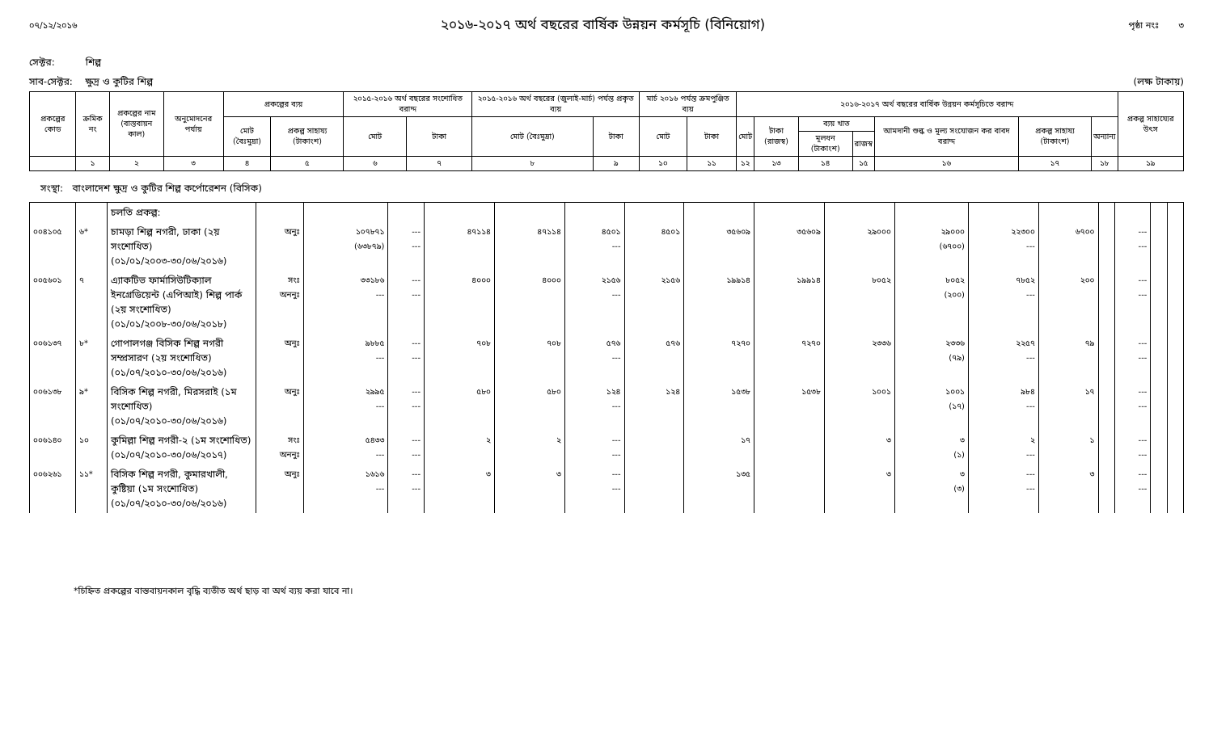০৭/১২/২০১৬ ২০১৬-২০১৭ অর্থ বছরের বার্ষিক উন্নয়ন কর্মসূচি (বিনিয়োগ) পৃষ্ঠা নংঃ ৩
সেক্টর: শিল্প
সাব-সেক্টর: ক্ষুদ্র ও কুটির শিল্প (লক্ষ টাকায়)
| প্রকল্পের কোড | ক্রমিক নং | প্রকল্পের নাম (বাস্তবায়ন কাল) | অনুমোদনের পর্যায় | প্রকল্পের ব্যয় | | ২০১৫-২০১৬ অর্থ বছরের সংশোধিত বরাদ্দ | | ২০১৫-২০১৬ অর্থ বছরের (জুলাই-মার্চ) পর্যন্ত প্রকৃত ব্যয় | | মার্চ ২০১৬ পর্যন্ত ক্রমপুঞ্জিত ব্যয় | | ২০১৬-২০১৭ অর্থ বছরের বার্ষিক উন্নয়ন কর্মসূচিতে বরাদ্দ | | | | | | | প্রকল্প সাহায্যের উৎস |
| --- | --- | --- | --- | --- | --- | --- | --- | --- | --- | --- | --- | --- | --- | --- | --- | --- | --- | --- | --- |
| | | | | মোট (বৈঃমুদ্রা) | প্রকল্প সাহায্য (টাকাংশ) | মোট | টাকা | মোট (বৈঃমুদ্রা) | টাকা | মোট | টাকা | মোট | টাকা (রাজস্ব) | ব্যয় খাত | | আমদানী শুল্ক ও মূল্য সংযোজন কর বাবদ বরাদ্দ | প্রকল্প সাহায্য (টাকাংশ) | অন্যান্য | |
| | | | | | | | | | | | | | | মূলধন (টাকাংশ) | রাজস্ব | | | | |
| | ১ | ২ | ৩ | ৪ | ৫ | ৬ | ৭ | ৮ | ৯ | ১০ | ১১ | ১২ | ১৩ | ১৪ | ১৫ | ১৬ | ১৭ | ১৮ | ১৯ |
সংস্থা: বাংলাদেশ ক্ষুদ্র ও কুটির শিল্প কর্পোরেশন (বিসিক)
| | | চলতি প্রকল্প: | | | | | | | | | | | | | | | | | |
| ০০৪১০৫ | ৬* | চামড়া শিল্প নগরী, ঢাকা (২য় সংশোধিত) (০১/০১/২০০৩-৩০/০৬/২০১৬) | অনুঃ | ১০৭৮৭১ (৬৩৮৭৯) | --- --- | ৪৭১১৪ | ৪৭১১৪ | ৪৫০১ --- | ৪৫০১ | ৩৫৬০৯ | ৩৫৬০৯ | ২৯০০০ | ২৯০০০ (৬৭০০) | ২২৩০০ --- | ৬৭০০ | | --- --- | | |
| ০০৫৬০১ | ৭ | এ্যাকটিভ ফার্মাসিউটিক্যাল ইনগ্রেডিয়েন্ট (এপিআই) শিল্প পার্ক (২য় সংশোধিত) (০১/০১/২০০৮-৩০/০৬/২০১৮) | সংঃ অননুঃ | ৩৩১৮৬ --- | --- --- | ৪০০০ | ৪০০০ | ২১৫৬ --- | ২১৫৬ | ১৯৯১৪ | ১৯৯১৪ | ৮০৫২ | ৮০৫২ (২০০) | ৭৮৫২ --- | ২০০ | | --- --- | | |
| ০০৬১৩৭ | ৮* | গোপালগঞ্জ বিসিক শিল্প নগরী সম্প্রসারণ (২য় সংশোধিত) (০১/০৭/২০১০-৩০/০৬/২০১৬) | অনুঃ | ৯৮৮৫ --- | --- --- | ৭০৮ | ৭০৮ | ৫৭৬ --- | ৫৭৬ | ৭২৭০ | ৭২৭০ | ২৩৩৬ | ২৩৩৬ (৭৯) | ২২৫৭ --- | ৭৯ | | --- --- | | |
| ০০৬১৩৮ | ৯* | বিসিক শিল্প নগরী, মিরসরাই (১ম সংশোধিত) (০১/০৭/২০১০-৩০/০৬/২০১৬) | অনুঃ | ২৯৯৫ --- | --- --- | ৫৮০ | ৫৮০ | ১২৪ --- | ১২৪ | ১৫৩৮ | ১৫৩৮ | ১০০১ | ১০০১ (১৭) | ৯৮৪ --- | ১৭ | | --- --- | | |
| ০০৬১৪০ | ১০ | কুমিল্লা শিল্প নগরী-২ (১ম সংশোধিত) (০১/০৭/২০১০-৩০/০৬/২০১৭) | সংঃ অননুঃ | ৫৪৩৩ --- | --- --- | ২ | ২ | --- --- | | ১৭ | | ৩ | ৩ (১) | ২ --- | ১ | | --- --- | | |
| ০০৬২৬১ | ১১* | বিসিক শিল্প নগরী, কুমারখালী, কুষ্টিয়া (১ম সংশোধিত) (০১/০৭/২০১০-৩০/০৬/২০১৬) | অনুঃ | ১৬১৬ --- | --- --- | ৩ | ৩ | --- --- | | ১৩৫ | | ৩ | ৩ (৩) | --- --- | ৩ | | --- --- | | |
*চিহ্নিত প্রকল্পের বাস্তবায়নকাল বৃদ্ধি ব্যতীত অর্থ ছাড় বা অর্থ ব্যয় করা যাবে না।